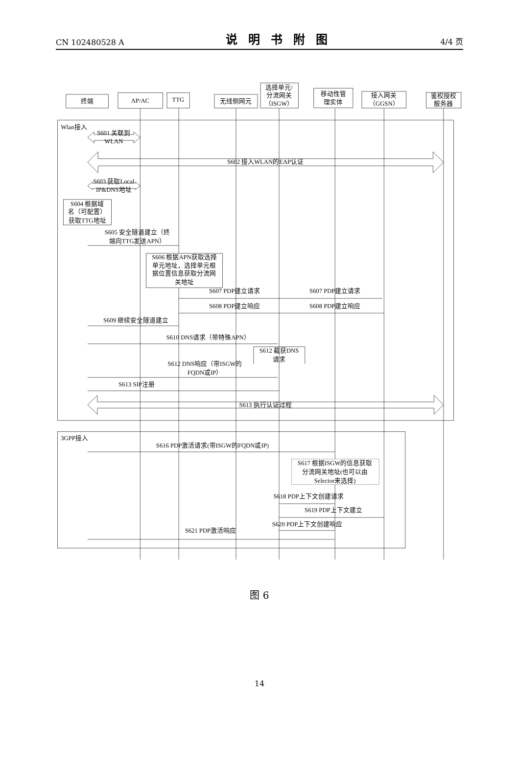CN 102480528 A 说明书附图 4/4 页
终端
AP/AC
TTG
无线侧网元
选择单元/
分流网关
（ISGW）
移动性管
理实体
接入网关
（GGSN）
鉴权授权
服务器
S601 关联到
WLAN
S602 接入WLAN的EAP认证
S603 获取Local
IP&DNS地址
S604 根据域
名（可配置）
获取TTG地址
S605 安全隧道建立（终
端向TTG发送APN）
S606 根据APN获取选择
单元地址，选择单元根
据位置信息获取分流网
关地址
S607 PDP建立请求
S607 PDP建立请求
S608 PDP建立响应
S608 PDP建立响应
S609 继续安全隧道建立
S610 DNS请求（带特殊APN）
S612 截获DNS
请求
S612 DNS响应（带ISGW的
FQDN或IP）
S613 SIP注册
S613 执行认证过程
S616 PDP激活请求(带ISGW的FQDN或IP)
S617 根据ISGW的信息获取
分流网关地址(也可以由
Selector来选择)
S618 PDP上下文创建请求
S619 PDP上下文建立
S620 PDP上下文创建响应
S621 PDP激活响应
Wlan接入
3GPP接入
图 6
14